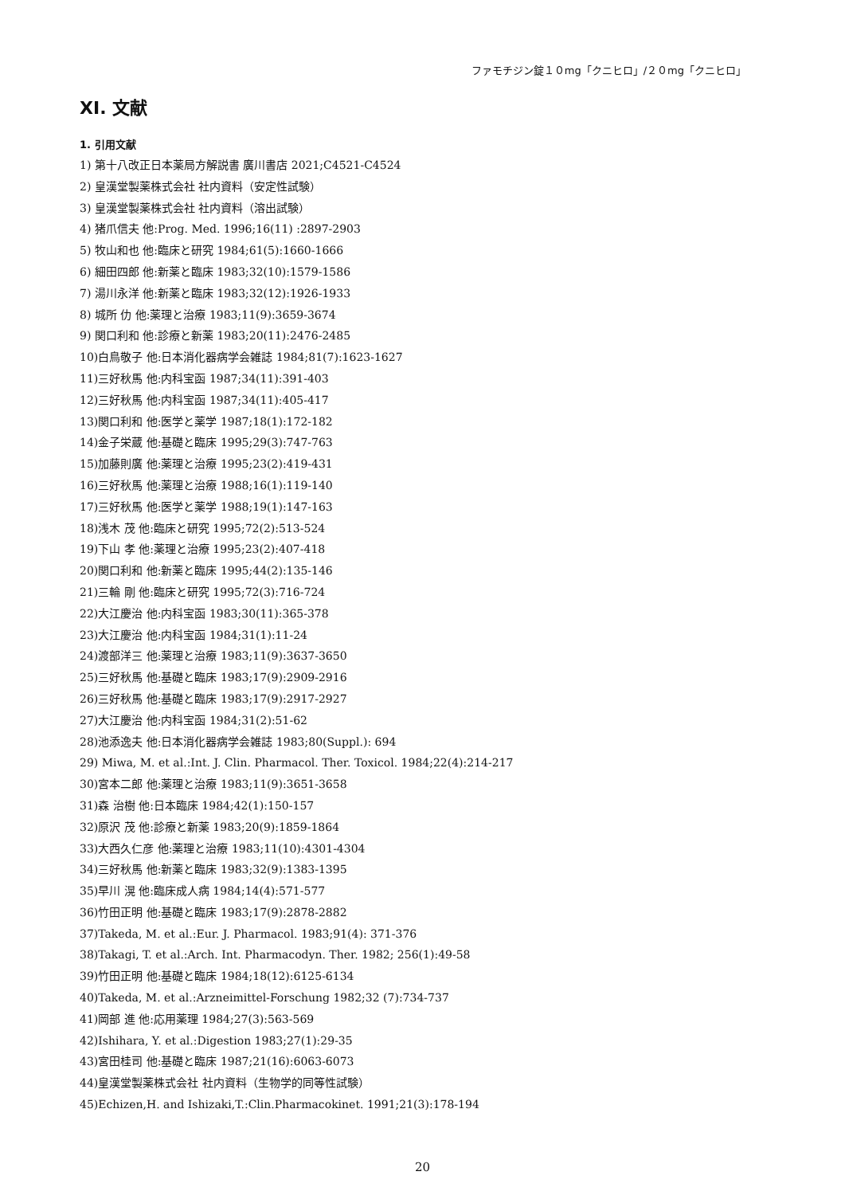ファモチジン錠１０mg「クニヒロ」/２０mg「クニヒロ」
XI. 文献
1. 引用文献
1) 第十八改正日本薬局方解説書 廣川書店 2021;C4521-C4524
2) 皇漢堂製薬株式会社 社内資料（安定性試験）
3) 皇漢堂製薬株式会社 社内資料（溶出試験）
4) 猪爪信夫 他:Prog. Med. 1996;16(11) :2897-2903
5) 牧山和也 他:臨床と研究 1984;61(5):1660-1666
6) 細田四郎 他:新薬と臨床 1983;32(10):1579-1586
7) 湯川永洋 他:新薬と臨床 1983;32(12):1926-1933
8) 城所 仂 他:薬理と治療 1983;11(9):3659-3674
9) 関口利和 他:診療と新薬 1983;20(11):2476-2485
10)白鳥敬子 他:日本消化器病学会雑誌 1984;81(7):1623-1627
11)三好秋馬 他:内科宝函 1987;34(11):391-403
12)三好秋馬 他:内科宝函 1987;34(11):405-417
13)関口利和 他:医学と薬学 1987;18(1):172-182
14)金子栄蔵 他:基礎と臨床 1995;29(3):747-763
15)加藤則廣 他:薬理と治療 1995;23(2):419-431
16)三好秋馬 他:薬理と治療 1988;16(1):119-140
17)三好秋馬 他:医学と薬学 1988;19(1):147-163
18)浅木 茂 他:臨床と研究 1995;72(2):513-524
19)下山 孝 他:薬理と治療 1995;23(2):407-418
20)関口利和 他:新薬と臨床 1995;44(2):135-146
21)三輪 剛 他:臨床と研究 1995;72(3):716-724
22)大江慶治 他:内科宝函 1983;30(11):365-378
23)大江慶治 他:内科宝函 1984;31(1):11-24
24)渡部洋三 他:薬理と治療 1983;11(9):3637-3650
25)三好秋馬 他:基礎と臨床 1983;17(9):2909-2916
26)三好秋馬 他:基礎と臨床 1983;17(9):2917-2927
27)大江慶治 他:内科宝函 1984;31(2):51-62
28)池添逸夫 他:日本消化器病学会雑誌 1983;80(Suppl.): 694
29) Miwa, M. et al.:Int. J. Clin. Pharmacol. Ther. Toxicol. 1984;22(4):214-217
30)宮本二郎 他:薬理と治療 1983;11(9):3651-3658
31)森 治樹 他:日本臨床 1984;42(1):150-157
32)原沢 茂 他:診療と新薬 1983;20(9):1859-1864
33)大西久仁彦 他:薬理と治療 1983;11(10):4301-4304
34)三好秋馬 他:新薬と臨床 1983;32(9):1383-1395
35)早川 滉 他:臨床成人病 1984;14(4):571-577
36)竹田正明 他:基礎と臨床 1983;17(9):2878-2882
37)Takeda, M. et al.:Eur. J. Pharmacol. 1983;91(4): 371-376
38)Takagi, T. et al.:Arch. Int. Pharmacodyn. Ther. 1982; 256(1):49-58
39)竹田正明 他:基礎と臨床 1984;18(12):6125-6134
40)Takeda, M. et al.:Arzneimittel-Forschung 1982;32 (7):734-737
41)岡部 進 他:応用薬理 1984;27(3):563-569
42)Ishihara, Y. et al.:Digestion 1983;27(1):29-35
43)宮田桂司 他:基礎と臨床 1987;21(16):6063-6073
44)皇漢堂製薬株式会社 社内資料（生物学的同等性試験）
45)Echizen,H. and Ishizaki,T.:Clin.Pharmacokinet. 1991;21(3):178-194
20